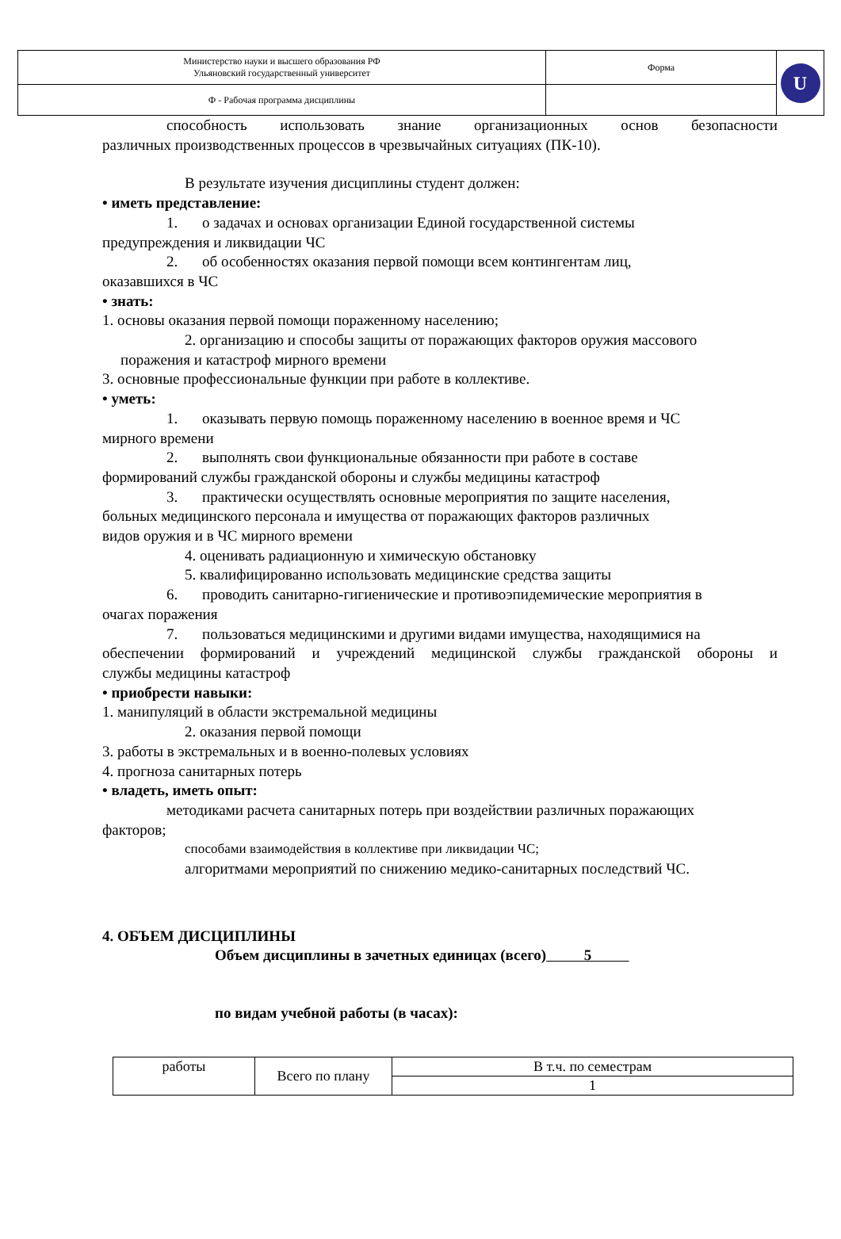| Министерство науки и высшего образования РФ Ульяновский государственный университет | Форма | U |
| Ф - Рабочая программа дисциплины | | |
способность использовать знание организационных основ безопасности
различных производственных процессов в чрезвычайных ситуациях (ПК-10).
В результате изучения дисциплины студент должен:
• иметь представление:
1. о задачах и основах организации Единой государственной системы
предупреждения и ликвидации ЧС
2. об особенностях оказания первой помощи всем контингентам лиц,
оказавшихся в ЧС
• знать:
1. основы оказания первой помощи пораженному населению;
2. организацию и способы защиты от поражающих факторов оружия массового
поражения и катастроф мирного времени
3. основные профессиональные функции при работе в коллективе.
• уметь:
1. оказывать первую помощь пораженному населению в военное время и ЧС
мирного времени
2. выполнять свои функциональные обязанности при работе в составе
формирований службы гражданской обороны и службы медицины катастроф
3. практически осуществлять основные мероприятия по защите населения,
больных медицинского персонала и имущества от поражающих факторов различных
видов оружия и в ЧС мирного времени
4. оценивать радиационную и химическую обстановку
5. квалифицированно использовать медицинские средства защиты
6. проводить санитарно-гигиенические и противоэпидемические мероприятия в
очагах поражения
7. пользоваться медицинскими и другими видами имущества, находящимися на
обеспечении формирований и учреждений медицинской службы гражданской обороны и
службы медицины катастроф
• приобрести навыки:
1. манипуляций в области экстремальной медицины
2. оказания первой помощи
3. работы в экстремальных и в военно-полевых условиях
4. прогноза санитарных потерь
• владеть, иметь опыт:
методиками расчета санитарных потерь при воздействии различных поражающих
факторов;
способами взаимодействия в коллективе при ликвидации ЧС;
алгоритмами мероприятий по снижению медико-санитарных последствий ЧС.
4. ОБЪЕМ ДИСЦИПЛИНЫ
Объем дисциплины в зачетных единицах (всего) 5
по видам учебной работы (в часах):
| работы | Всего по плану | В т.ч. по семестрам |
| | | 1 |